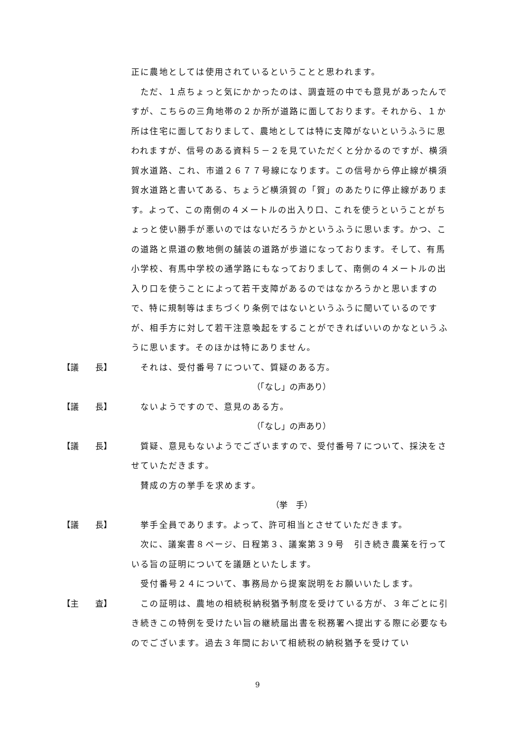正に農地としては使用されているということと思われます。
　ただ、１点ちょっと気にかかったのは、調査班の中でも意見があったんですが、こちらの三角地帯の２か所が道路に面しております。それから、１か所は住宅に面しておりまして、農地としては特に支障がないというふうに思われますが、信号のある資料５－２を見ていただくと分かるのですが、横須賀水道路、これ、市道２６７７号線になります。この信号から停止線が横須賀水道路と書いてある、ちょうど横須賀の「賀」のあたりに停止線があります。よって、この南側の４メートルの出入り口、これを使うということがちょっと使い勝手が悪いのではないだろうかというふうに思います。かつ、この道路と県道の敷地側の舗装の道路が歩道になっております。そして、有馬小学校、有馬中学校の通学路にもなっておりまして、南側の４メートルの出入り口を使うことによって若干支障があるのではなかろうかと思いますので、特に規制等はまちづくり条例ではないというふうに聞いているのですが、相手方に対して若干注意喚起をすることができればいいのかなというふうに思います。そのほかは特にありません。
【議　　長】 　それは、受付番号７について、質疑のある方。
（「なし」の声あり）
【議　　長】 　ないようですので、意見のある方。
（「なし」の声あり）
【議　　長】 　質疑、意見もないようでございますので、受付番号７について、採決をさせていただきます。
　賛成の方の挙手を求めます。
（挙　手）
【議　　長】 　挙手全員であります。よって、許可相当とさせていただきます。
　次に、議案書８ページ、日程第３、議案第３９号　引き続き農業を行っている旨の証明についてを議題といたします。
　受付番号２４について、事務局から提案説明をお願いいたします。
【主　　査】 　この証明は、農地の相続税納税猶予制度を受けている方が、３年ごとに引き続きこの特例を受けたい旨の継続届出書を税務署へ提出する際に必要なものでございます。過去３年間において相続税の納税猶予を受けてい
9